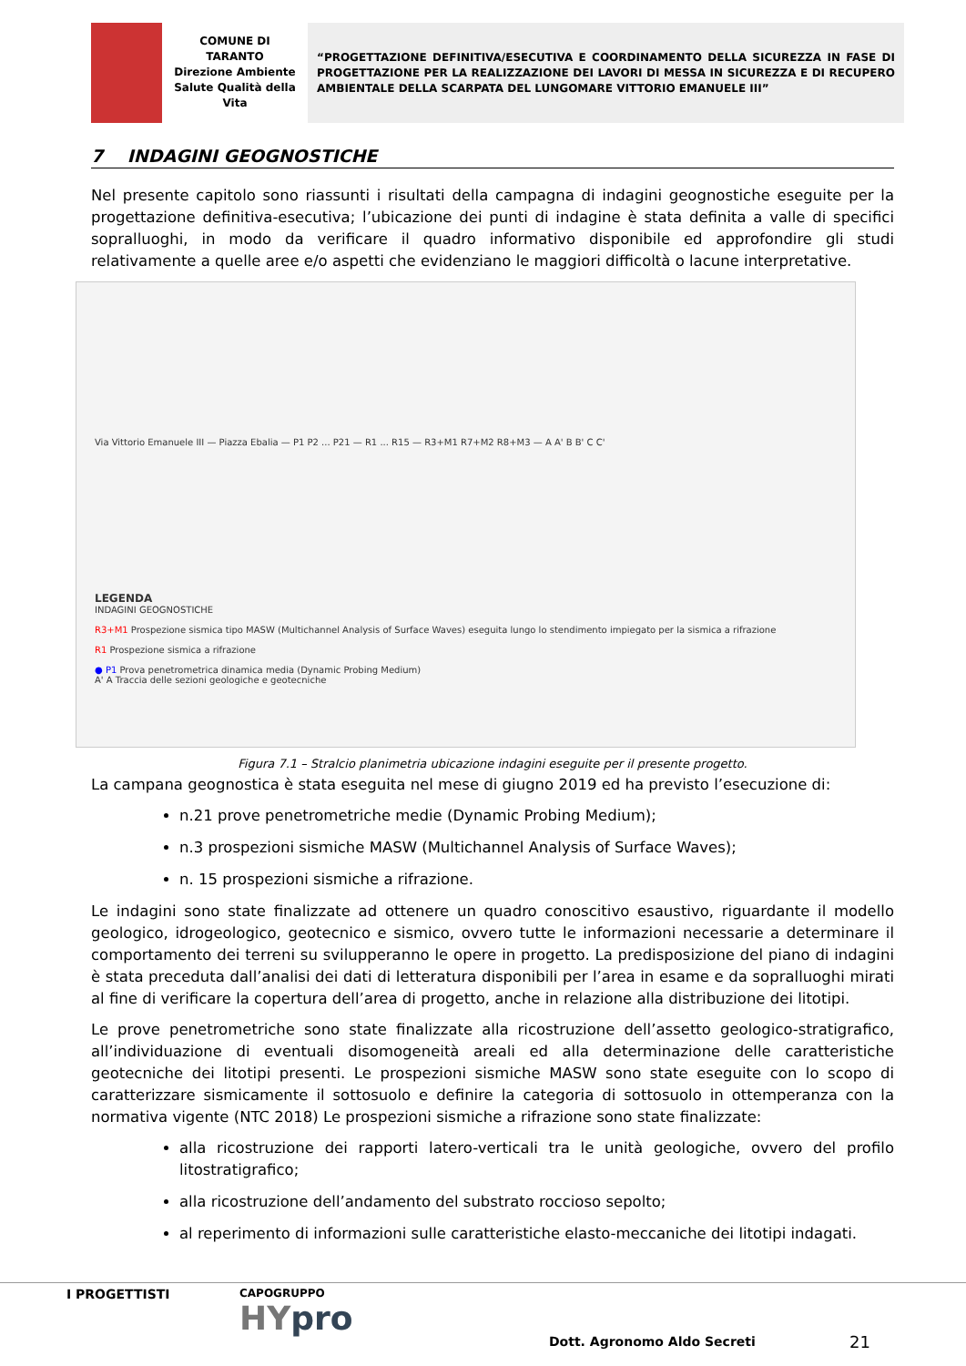COMUNE DI
TARANTO
Direzione Ambiente
Salute Qualità della
Vita
“PROGETTAZIONE DEFINITIVA/ESECUTIVA E COORDINAMENTO DELLA SICUREZZA IN FASE DI PROGETTAZIONE PER LA REALIZZAZIONE DEI LAVORI DI MESSA IN SICUREZZA E DI RECUPERO AMBIENTALE DELLA SCARPATA DEL LUNGOMARE VITTORIO EMANUELE III”
7 INDAGINI GEOGNOSTICHE
Nel presente capitolo sono riassunti i risultati della campagna di indagini geognostiche eseguite per la progettazione definitiva-esecutiva; l’ubicazione dei punti di indagine è stata definita a valle di specifici sopralluoghi, in modo da verificare il quadro informativo disponibile ed approfondire gli studi relativamente a quelle aree e/o aspetti che evidenziano le maggiori difficoltà o lacune interpretative.
Via Vittorio Emanuele III — Piazza Ebalia — P1 P2 ... P21 — R1 ... R15 — R3+M1 R7+M2 R8+M3 — A A' B B' C C'
LEGENDA
INDAGINI GEOGNOSTICHE
R3+M1 Prospezione sismica tipo MASW (Multichannel Analysis of Surface Waves) eseguita lungo lo stendimento impiegato per la sismica a rifrazione
R1 Prospezione sismica a rifrazione
● P1 Prova penetrometrica dinamica media (Dynamic Probing Medium)
A' A Traccia delle sezioni geologiche e geotecniche
Figura 7.1 – Stralcio planimetria ubicazione indagini eseguite per il presente progetto.
La campana geognostica è stata eseguita nel mese di giugno 2019 ed ha previsto l’esecuzione di:
n.21 prove penetrometriche medie (Dynamic Probing Medium);
n.3 prospezioni sismiche MASW (Multichannel Analysis of Surface Waves);
n. 15 prospezioni sismiche a rifrazione.
Le indagini sono state finalizzate ad ottenere un quadro conoscitivo esaustivo, riguardante il modello geologico, idrogeologico, geotecnico e sismico, ovvero tutte le informazioni necessarie a determinare il comportamento dei terreni su svilupperanno le opere in progetto. La predisposizione del piano di indagini è stata preceduta dall’analisi dei dati di letteratura disponibili per l’area in esame e da sopralluoghi mirati al fine di verificare la copertura dell’area di progetto, anche in relazione alla distribuzione dei litotipi.
Le prove penetrometriche sono state finalizzate alla ricostruzione dell’assetto geologico-stratigrafico, all’individuazione di eventuali disomogeneità areali ed alla determinazione delle caratteristiche geotecniche dei litotipi presenti. Le prospezioni sismiche MASW sono state eseguite con lo scopo di caratterizzare sismicamente il sottosuolo e definire la categoria di sottosuolo in ottemperanza con la normativa vigente (NTC 2018) Le prospezioni sismiche a rifrazione sono state finalizzate:
alla ricostruzione dei rapporti latero-verticali tra le unità geologiche, ovvero del profilo litostratigrafico;
alla ricostruzione dell’andamento del substrato roccioso sepolto;
al reperimento di informazioni sulle caratteristiche elasto-meccaniche dei litotipi indagati.
I PROGETTISTI CAPOGRUPPO
HYpro Dott. Agronomo Aldo Secreti 21